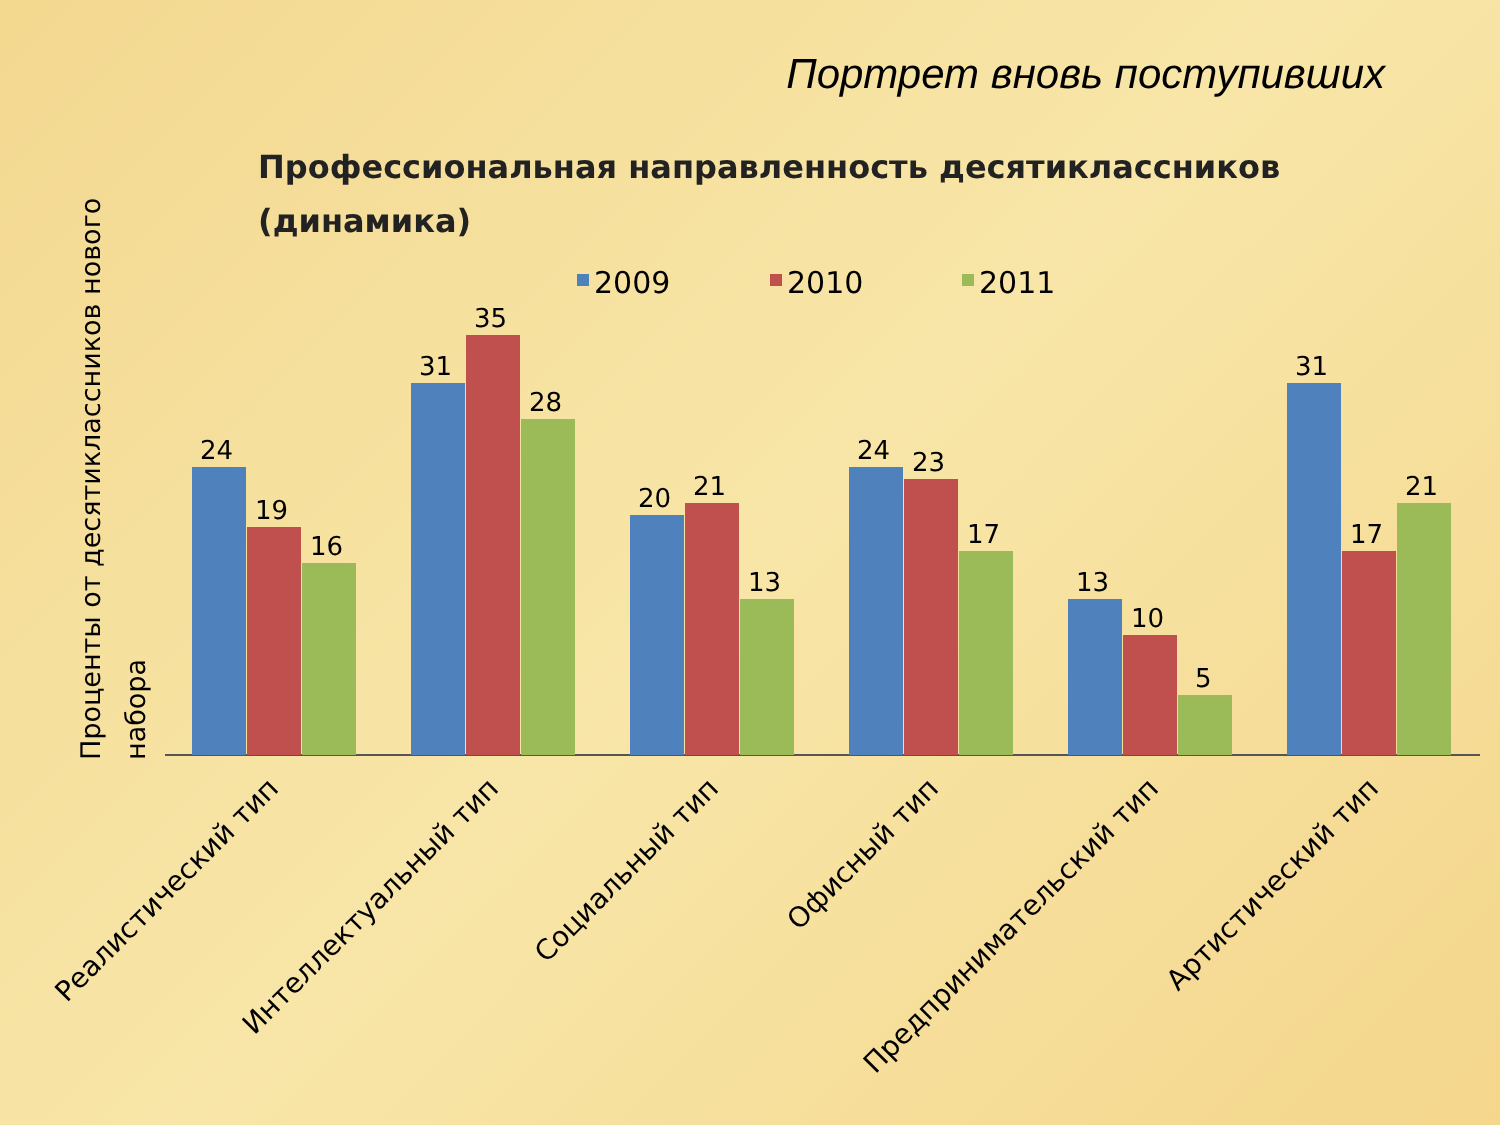Портрет вновь поступивших
Профессиональная направленность десятиклассников
(динамика)
Проценты от десятиклассников нового
набора
2009
2010
2011
24
19
16
31
35
28
20
21
13
24
23
17
13
10
5
31
17
21
Реалистический тип
Интеллектуальный тип
Социальный тип
Офисный тип
Предпринимательский тип
Артистический тип